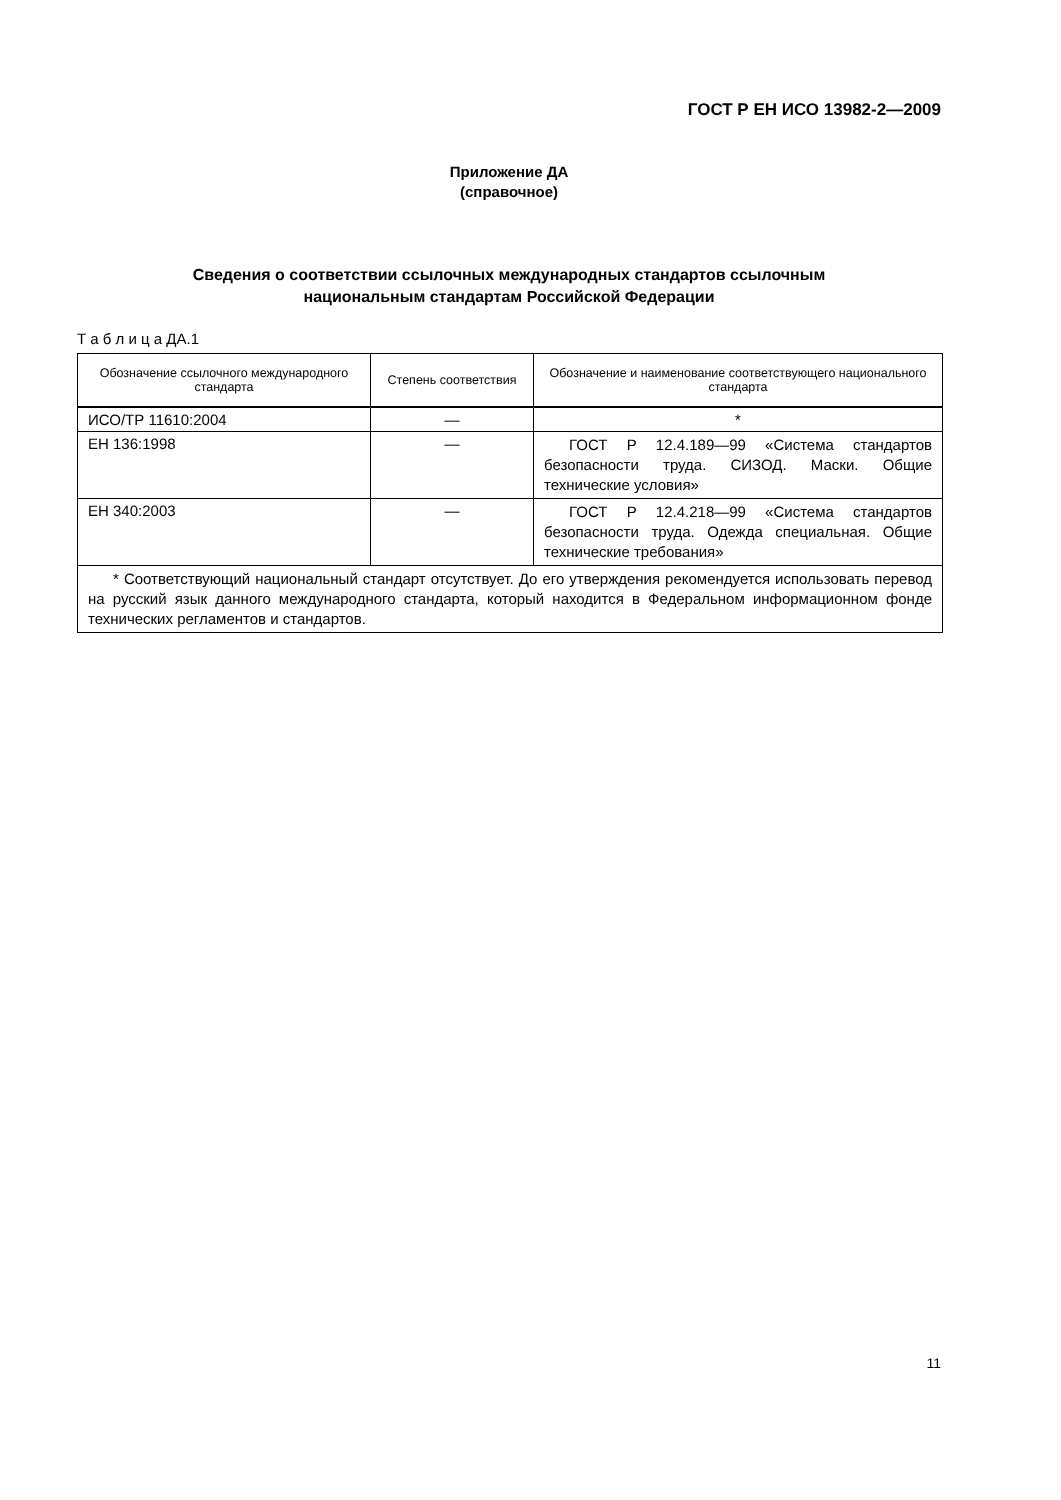ГОСТ Р ЕН ИСО 13982-2—2009
Приложение ДА
(справочное)
Сведения о соответствии ссылочных международных стандартов ссылочным
национальным стандартам Российской Федерации
Т а б л и ц а ДА.1
| Обозначение ссылочного международного стандарта | Степень соответствия | Обозначение и наименование соответствующего национального стандарта |
| --- | --- | --- |
| ИСО/ТР 11610:2004 | — | * |
| ЕН 136:1998 | — | ГОСТ Р 12.4.189—99 «Система стандартов безопасности труда. СИЗОД. Маски. Общие технические условия» |
| ЕН 340:2003 | — | ГОСТ Р 12.4.218—99 «Система стандартов безопасности труда. Одежда специальная. Общие технические требования» |
| * Соответствующий национальный стандарт отсутствует. До его утверждения рекомендуется использовать перевод на русский язык данного международного стандарта, который находится в Федеральном информационном фонде технических регламентов и стандартов. | | |
11